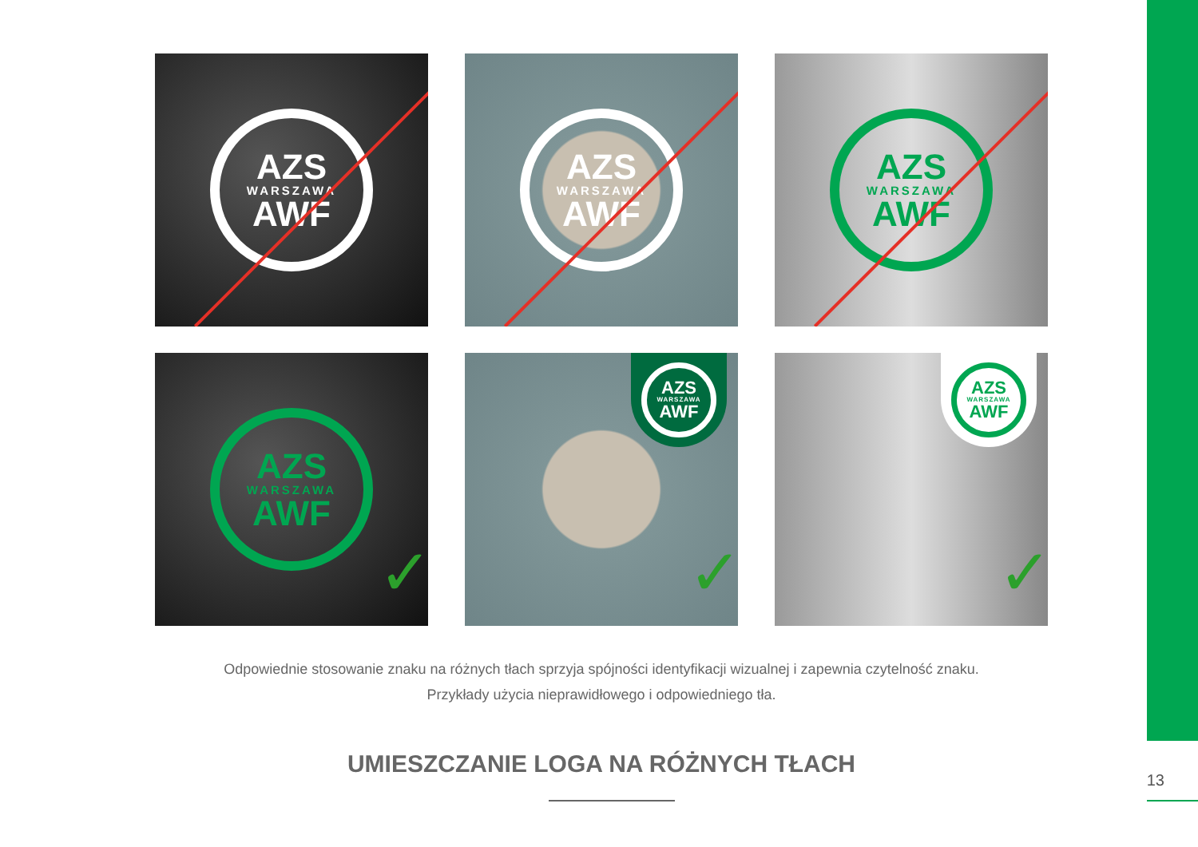AZS
WARSZAWA
AWF
AZS
WARSZAWA
AWF
AZS
WARSZAWA
AWF
AZS
WARSZAWA
AWF
✓
AZS
WARSZAWA
AWF
✓
AZS
WARSZAWA
AWF
✓
Odpowiednie stosowanie znaku na różnych tłach sprzyja spójności identyfikacji wizualnej i zapewnia czytelność znaku.
Przykłady użycia nieprawidłowego i odpowiedniego tła.
UMIESZCZANIE LOGA NA RÓŻNYCH TŁACH
13